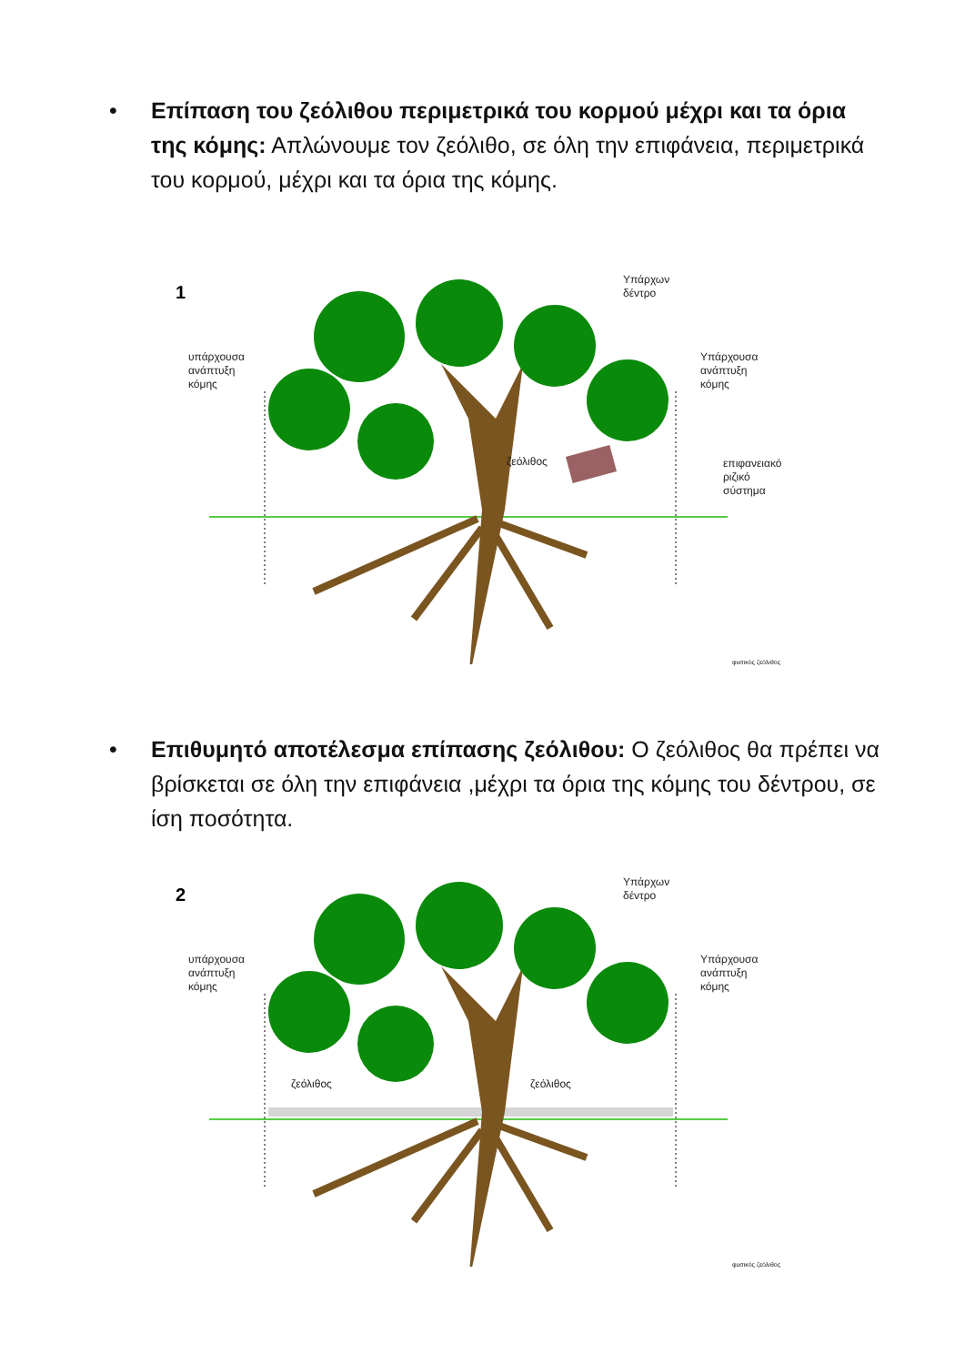•
Επίπαση του ζεόλιθου περιμετρικά του κορμού μέχρι και τα όρια της κόμης: Απλώνουμε τον ζεόλιθο, σε όλη την επιφάνεια, περιμετρικά του κορμού, μέχρι και τα όρια της κόμης.
1
Υπάρχων
δέντρο
υπάρχουσα
ανάπτυξη
κόμης
Υπάρχουσα
ανάπτυξη
κόμης
ζεόλιθος
επιφανειακό
ριζικό
σύστημα
φυσικός ζεόλιθος
•
Επιθυμητό αποτέλεσμα επίπασης ζεόλιθου: Ο ζεόλιθος θα πρέπει να βρίσκεται σε όλη την επιφάνεια ,μέχρι τα όρια της κόμης του δέντρου, σε ίση ποσότητα.
2
Υπάρχων
δέντρο
υπάρχουσα
ανάπτυξη
κόμης
Υπάρχουσα
ανάπτυξη
κόμης
ζεόλιθος ζεόλιθος
φυσικός ζεόλιθος